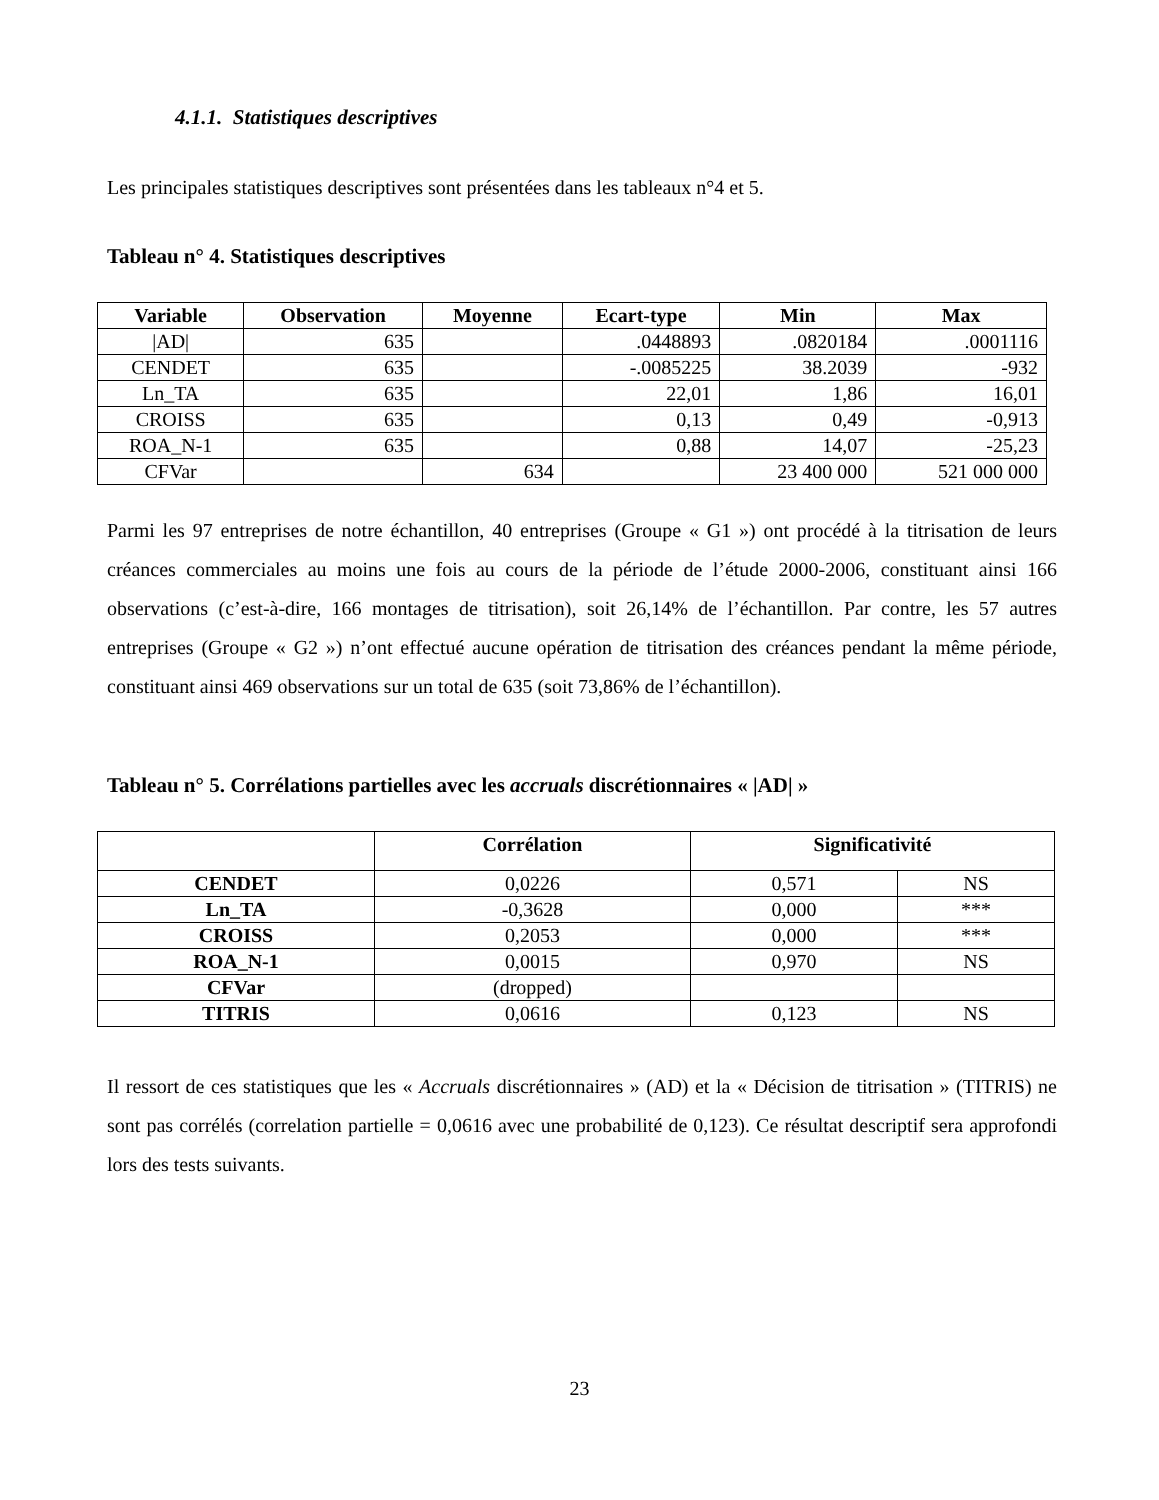4.1.1. Statistiques descriptives
Les principales statistiques descriptives sont présentées dans les tableaux n°4 et 5.
Tableau n° 4. Statistiques descriptives
| Variable | Observation | Moyenne | Ecart-type | Min | Max |
| --- | --- | --- | --- | --- | --- |
| /AD/ | 635 | | .0448893 | .0820184 | .0001116 |
| CENDET | 635 | | -.0085225 | 38.2039 | -932 |
| Ln_TA | 635 | | 22,01 | 1,86 | 16,01 |
| CROISS | 635 | | 0,13 | 0,49 | -0,913 |
| ROA_N-1 | 635 | | 0,88 | 14,07 | -25,23 |
| CFVar | | 634 | | 23 400 000 | 521 000 000 |
Parmi les 97 entreprises de notre échantillon, 40 entreprises (Groupe « G1 ») ont procédé à la titrisation de leurs créances commerciales au moins une fois au cours de la période de l’étude 2000-2006, constituant ainsi 166 observations (c’est-à-dire, 166 montages de titrisation), soit 26,14% de l’échantillon. Par contre, les 57 autres entreprises (Groupe « G2 ») n’ont effectué aucune opération de titrisation des créances pendant la même période, constituant ainsi 469 observations sur un total de 635 (soit 73,86% de l’échantillon).
Tableau n° 5. Corrélations partielles avec les accruals discrétionnaires « |AD| »
| | Corrélation | Significativité | |
| --- | --- | --- | --- |
| CENDET | 0,0226 | 0,571 | NS |
| Ln_TA | -0,3628 | 0,000 | *** |
| CROISS | 0,2053 | 0,000 | *** |
| ROA_N-1 | 0,0015 | 0,970 | NS |
| CFVar | (dropped) | | |
| TITRIS | 0,0616 | 0,123 | NS |
Il ressort de ces statistiques que les « Accruals discrétionnaires » (AD) et la « Décision de titrisation » (TITRIS) ne sont pas corrélés (correlation partielle = 0,0616 avec une probabilité de 0,123). Ce résultat descriptif sera approfondi lors des tests suivants.
23